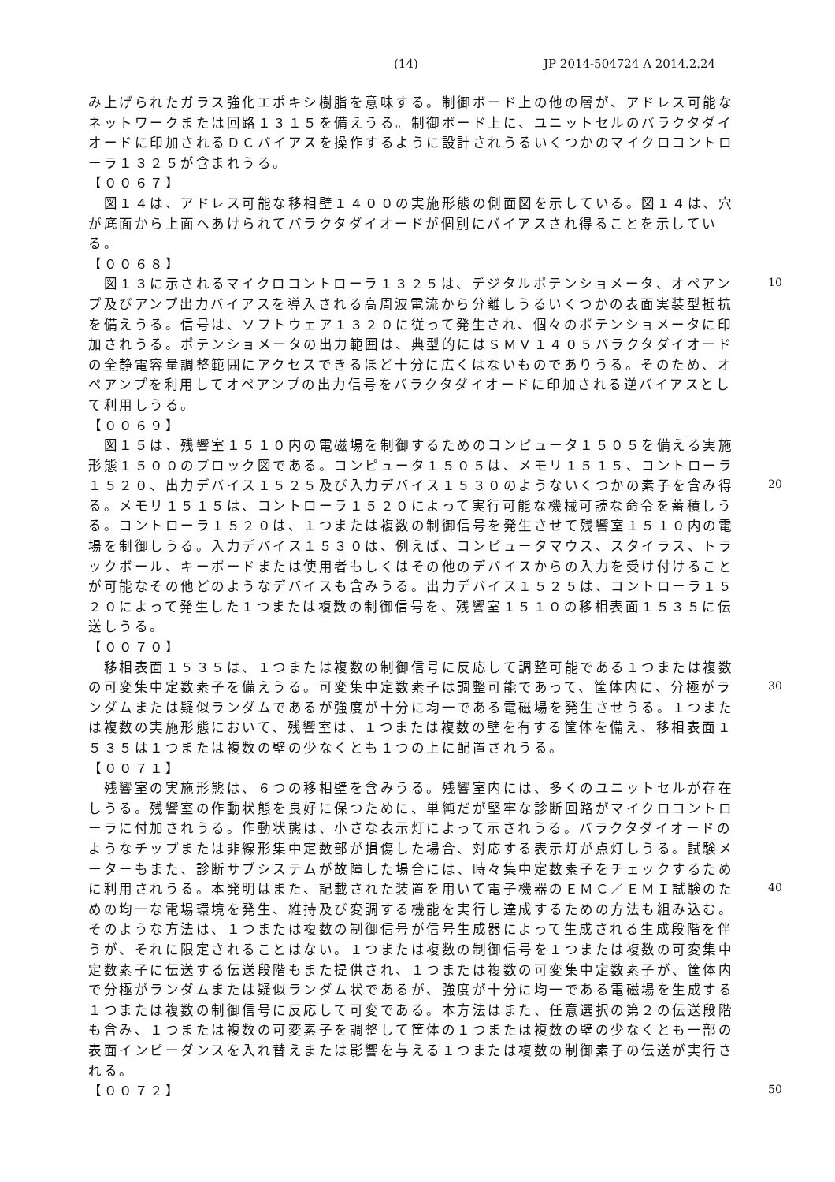(14) JP 2014-504724 A 2014.2.24
み上げられたガラス強化エポキシ樹脂を意味する。制御ボード上の他の層が、アドレス可能なネットワークまたは回路１３１５を備えうる。制御ボード上に、ユニットセルのバラクタダイオードに印加されるＤＣバイアスを操作するように設計されうるいくつかのマイクロコントローラ１３２５が含まれうる。
【００６７】
　図１４は、アドレス可能な移相壁１４００の実施形態の側面図を示している。図１４は、穴が底面から上面へあけられてバラクタダイオードが個別にバイアスされ得ることを示している。
【００６８】
　図１３に示されるマイクロコントローラ１３２５は、デジタルポテンショメータ、オペアンプ及びアンプ出力バイアスを導入される高周波電流から分離しうるいくつかの表面実装型抵抗を備えうる。信号は、ソフトウェア１３２０に従って発生され、個々のポテンショメータに印加されうる。ポテンショメータの出力範囲は、典型的にはＳＭＶ１４０５バラクタダイオードの全静電容量調整範囲にアクセスできるほど十分に広くはないものでありうる。そのため、オペアンプを利用してオペアンプの出力信号をバラクタダイオードに印加される逆バイアスとして利用しうる。
【００６９】
　図１５は、残響室１５１０内の電磁場を制御するためのコンピュータ１５０５を備える実施形態１５００のブロック図である。コンピュータ１５０５は、メモリ１５１５、コントローラ１５２０、出力デバイス１５２５及び入力デバイス１５３０のようないくつかの素子を含み得る。メモリ１５１５は、コントローラ１５２０によって実行可能な機械可読な命令を蓄積しうる。コントローラ１５２０は、１つまたは複数の制御信号を発生させて残響室１５１０内の電場を制御しうる。入力デバイス１５３０は、例えば、コンピュータマウス、スタイラス、トラックボール、キーボードまたは使用者もしくはその他のデバイスからの入力を受け付けることが可能なその他どのようなデバイスも含みうる。出力デバイス１５２５は、コントローラ１５２０によって発生した１つまたは複数の制御信号を、残響室１５１０の移相表面１５３５に伝送しうる。
【００７０】
　移相表面１５３５は、１つまたは複数の制御信号に反応して調整可能である１つまたは複数の可変集中定数素子を備えうる。可変集中定数素子は調整可能であって、筐体内に、分極がランダムまたは疑似ランダムであるが強度が十分に均一である電磁場を発生させうる。１つまたは複数の実施形態において、残響室は、１つまたは複数の壁を有する筐体を備え、移相表面１５３５は１つまたは複数の壁の少なくとも１つの上に配置されうる。
【００７１】
　残響室の実施形態は、６つの移相壁を含みうる。残響室内には、多くのユニットセルが存在しうる。残響室の作動状態を良好に保つために、単純だが堅牢な診断回路がマイクロコントローラに付加されうる。作動状態は、小さな表示灯によって示されうる。バラクタダイオードのようなチップまたは非線形集中定数部が損傷した場合、対応する表示灯が点灯しうる。試験メーターもまた、診断サブシステムが故障した場合には、時々集中定数素子をチェックするために利用されうる。本発明はまた、記載された装置を用いて電子機器のＥＭＣ／ＥＭＩ試験のための均一な電場環境を発生、維持及び変調する機能を実行し達成するための方法も組み込む。そのような方法は、１つまたは複数の制御信号が信号生成器によって生成される生成段階を伴うが、それに限定されることはない。１つまたは複数の制御信号を１つまたは複数の可変集中定数素子に伝送する伝送段階もまた提供され、１つまたは複数の可変集中定数素子が、筐体内で分極がランダムまたは疑似ランダム状であるが、強度が十分に均一である電磁場を生成する１つまたは複数の制御信号に反応して可変である。本方法はまた、任意選択の第２の伝送段階も含み、１つまたは複数の可変素子を調整して筐体の１つまたは複数の壁の少なくとも一部の表面インピーダンスを入れ替えまたは影響を与える１つまたは複数の制御素子の伝送が実行される。
【００７２】
10
20
30
40
50